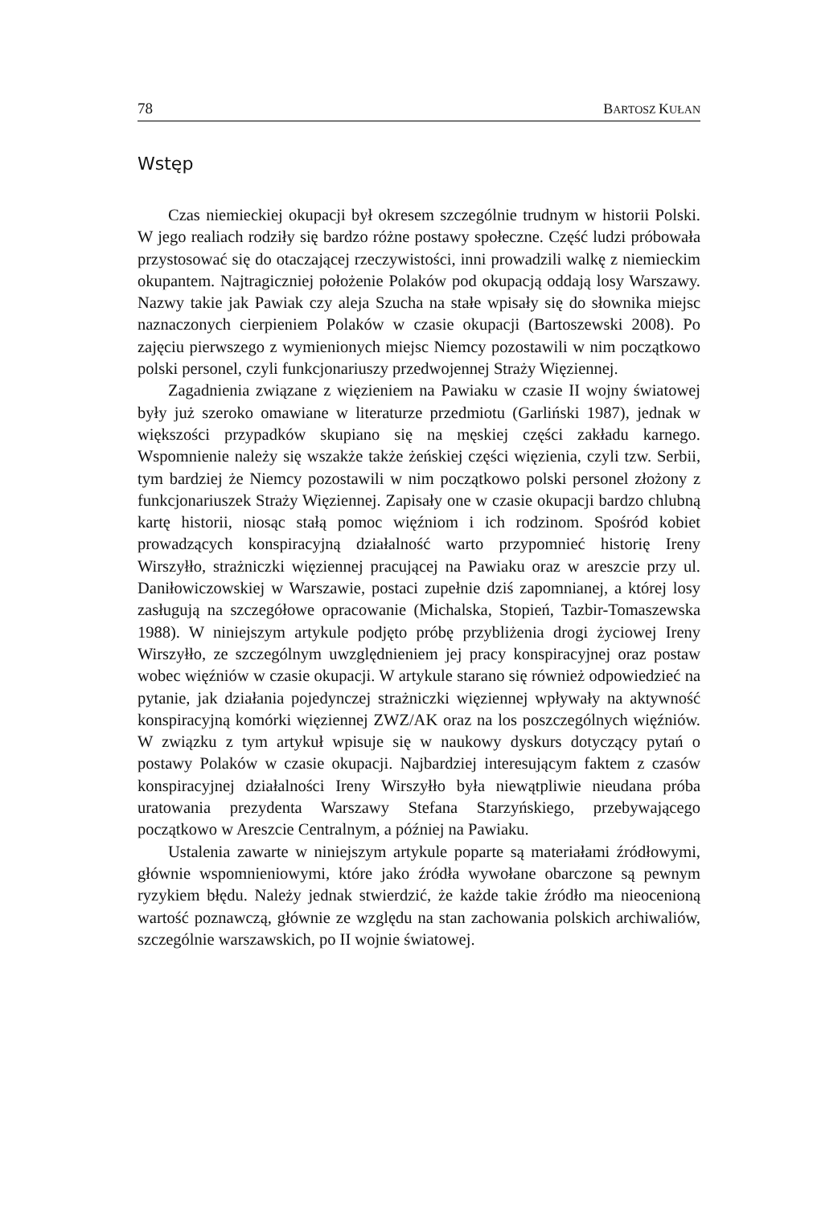78 BARTOSZ KUŁAN
Wstęp
Czas niemieckiej okupacji był okresem szczególnie trudnym w historii Polski. W jego realiach rodziły się bardzo różne postawy społeczne. Część ludzi próbowała przystosować się do otaczającej rzeczywistości, inni prowadzili walkę z niemieckim okupantem. Najtragiczniej położenie Polaków pod okupacją oddają losy Warszawy. Nazwy takie jak Pawiak czy aleja Szucha na stałe wpisały się do słownika miejsc naznaczonych cierpieniem Polaków w czasie okupacji (Bartoszewski 2008). Po zajęciu pierwszego z wymienionych miejsc Niemcy pozostawili w nim początkowo polski personel, czyli funkcjonariuszy przedwojennej Straży Więziennej.
Zagadnienia związane z więzieniem na Pawiaku w czasie II wojny światowej były już szeroko omawiane w literaturze przedmiotu (Garliński 1987), jednak w większości przypadków skupiano się na męskiej części zakładu karnego. Wspomnienie należy się wszakże także żeńskiej części więzienia, czyli tzw. Serbii, tym bardziej że Niemcy pozostawili w nim początkowo polski personel złożony z funkcjonariuszek Straży Więziennej. Zapisały one w czasie okupacji bardzo chlubną kartę historii, niosąc stałą pomoc więźniom i ich rodzinom. Spośród kobiet prowadzących konspiracyjną działalność warto przypomnieć historię Ireny Wirszyłło, strażniczki więziennej pracującej na Pawiaku oraz w areszcie przy ul. Daniłowiczowskiej w Warszawie, postaci zupełnie dziś zapomnianej, a której losy zasługują na szczegółowe opracowanie (Michalska, Stopień, Tazbir-Tomaszewska 1988). W niniejszym artykule podjęto próbę przybliżenia drogi życiowej Ireny Wirszyłło, ze szczególnym uwzględnieniem jej pracy konspiracyjnej oraz postaw wobec więźniów w czasie okupacji. W artykule starano się również odpowiedzieć na pytanie, jak działania pojedynczej strażniczki więziennej wpływały na aktywność konspiracyjną komórki więziennej ZWZ/AK oraz na los poszczególnych więźniów. W związku z tym artykuł wpisuje się w naukowy dyskurs dotyczący pytań o postawy Polaków w czasie okupacji. Najbardziej interesującym faktem z czasów konspiracyjnej działalności Ireny Wirszyłło była niewątpliwie nieudana próba uratowania prezydenta Warszawy Stefana Starzyńskiego, przebywającego początkowo w Areszcie Centralnym, a później na Pawiaku.
Ustalenia zawarte w niniejszym artykule poparte są materiałami źródłowymi, głównie wspomnieniowymi, które jako źródła wywołane obarczone są pewnym ryzykiem błędu. Należy jednak stwierdzić, że każde takie źródło ma nieocenioną wartość poznawczą, głównie ze względu na stan zachowania polskich archiwaliów, szczególnie warszawskich, po II wojnie światowej.